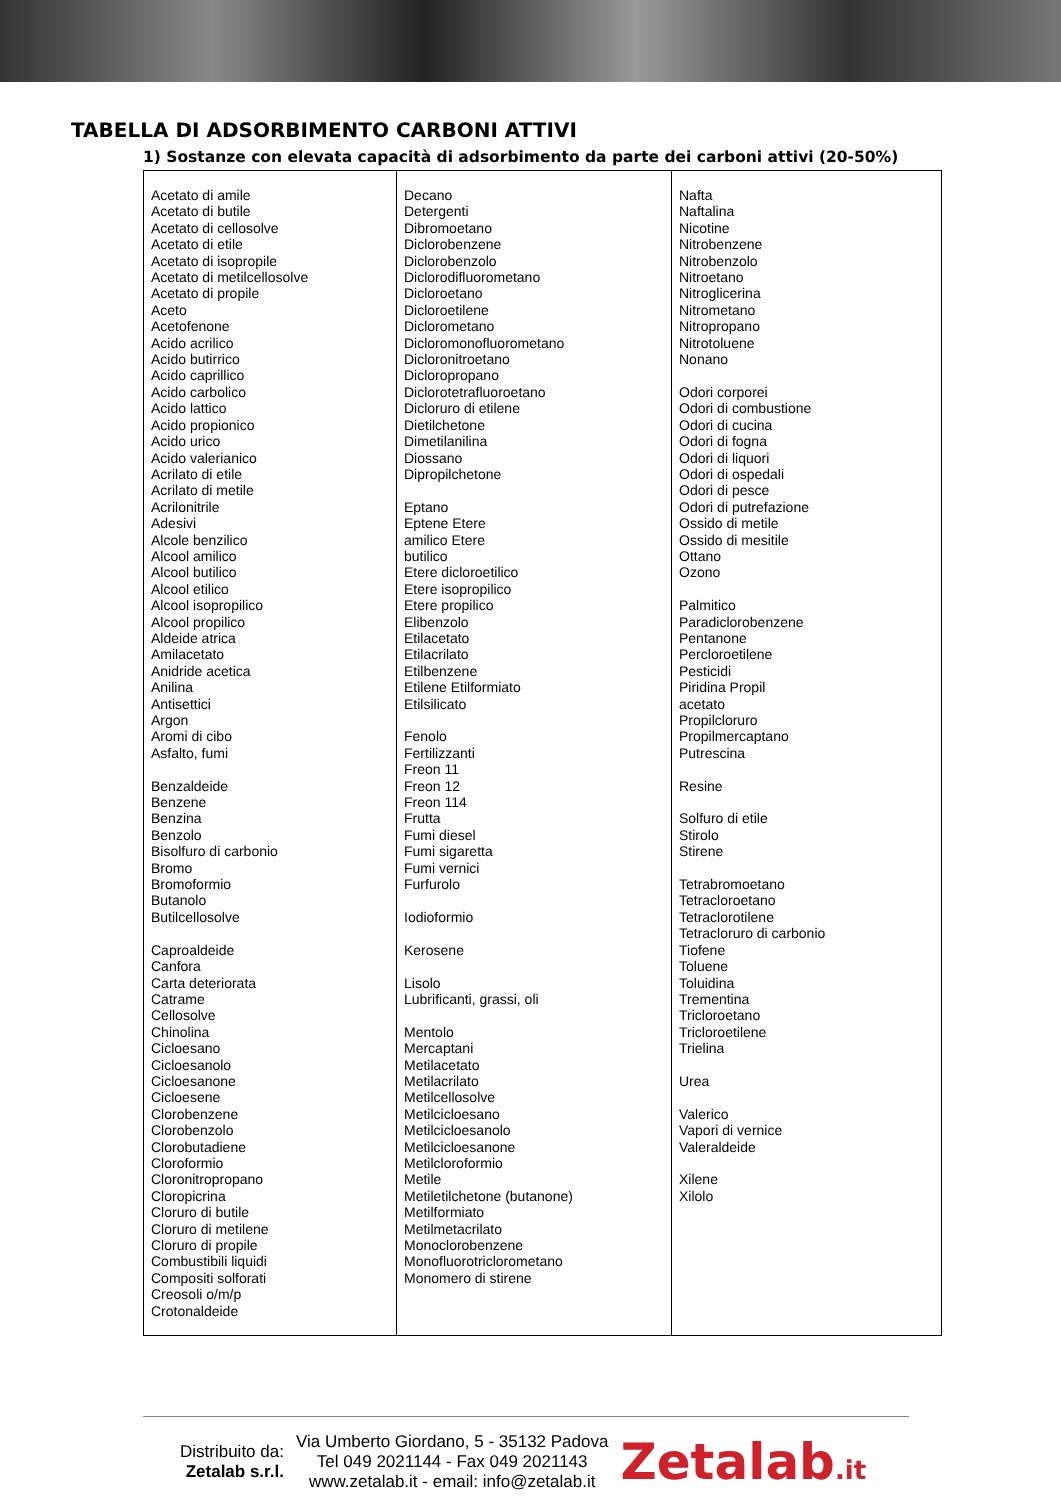TABELLA DI ADSORBIMENTO CARBONI ATTIVI
1) Sostanze con elevata capacità di adsorbimento da parte dei carboni attivi (20-50%)
| Acetato di amile Acetato di butile Acetato di cellosolve Acetato di etile Acetato di isopropile Acetato di metilcellosolve Acetato di propile Aceto Acetofenone Acido acrilico Acido butirrico Acido caprillico Acido carbolico Acido lattico Acido propionico Acido urico Acido valerianico Acrilato di etile Acrilato di metile Acrilonitrile Adesivi Alcole benzilico Alcool amilico Alcool butilico Alcool etilico Alcool isopropilico Alcool propilico Aldeide atrica Amilacetato Anidride acetica Anilina Antisettici Argon Aromi di cibo Asfalto, fumi Benzaldeide Benzene Benzina Benzolo Bisolfuro di carbonio Bromo Bromoformio Butanolo Butilcellosolve Caproaldeide Canfora Carta deteriorata Catrame Cellosolve Chinolina Cicloesano Cicloesanolo Cicloesanone Cicloesene Clorobenzene Clorobenzolo Clorobutadiene Cloroformio Cloronitropropano Cloropicrina Cloruro di butile Cloruro di metilene Cloruro di propile Combustibili liquidi Compositi solforati Creosoli o/m/p Crotonaldeide | Decano Detergenti Dibromoetano Diclorobenzene Diclorobenzolo Diclorodifluorometano Dicloroetano Dicloroetilene Diclorometano Dicloromonofluorometano Dicloronitroetano Dicloropropano Diclorotetrafluoroetano Dicloruro di etilene Dietilchetone Dimetilanilina Diossano Dipropilchetone Eptano Eptene Etere amilico Etere butilico Etere dicloroetilico Etere isopropilico Etere propilico Elibenzolo Etilacetato Etilacrilato Etilbenzene Etilene Etilformiato Etilsilicato Fenolo Fertilizzanti Freon 11 Freon 12 Freon 114 Frutta Fumi diesel Fumi sigaretta Fumi vernici Furfurolo Iodioformio Kerosene Lisolo Lubrificanti, grassi, oli Mentolo Mercaptani Metilacetato Metilacrilato Metilcellosolve Metilcicloesano Metilcicloesanolo Metilcicloesanone Metilcloroformio Metile Metiletilchetone (butanone) Metilformiato Metilmetacrilato Monoclorobenzene Monofluorotriclorometano Monomero di stirene | Nafta Naftalina Nicotine Nitrobenzene Nitrobenzolo Nitroetano Nitroglicerina Nitrometano Nitropropano Nitrotoluene Nonano Odori corporei Odori di combustione Odori di cucina Odori di fogna Odori di liquori Odori di ospedali Odori di pesce Odori di putrefazione Ossido di metile Ossido di mesitile Ottano Ozono Palmitico Paradiclorobenzene Pentanone Percloroetilene Pesticidi Piridina Propil acetato Propilcloruro Propilmercaptano Putrescina Resine Solfuro di etile Stirolo Stirene Tetrabromoetano Tetracloroetano Tetraclorotilene Tetracloruro di carbonio Tiofene Toluene Toluidina Trementina Tricloroetano Tricloroetilene Trielina Urea Valerico Vapori di vernice Valeraldeide Xilene Xilolo |
Distribuito da:
Zetalab s.r.l.
Via Umberto Giordano, 5 - 35132 Padova
Tel 049 2021144 - Fax 049 2021143
www.zetalab.it - email: info@zetalab.it
Zetalab.it